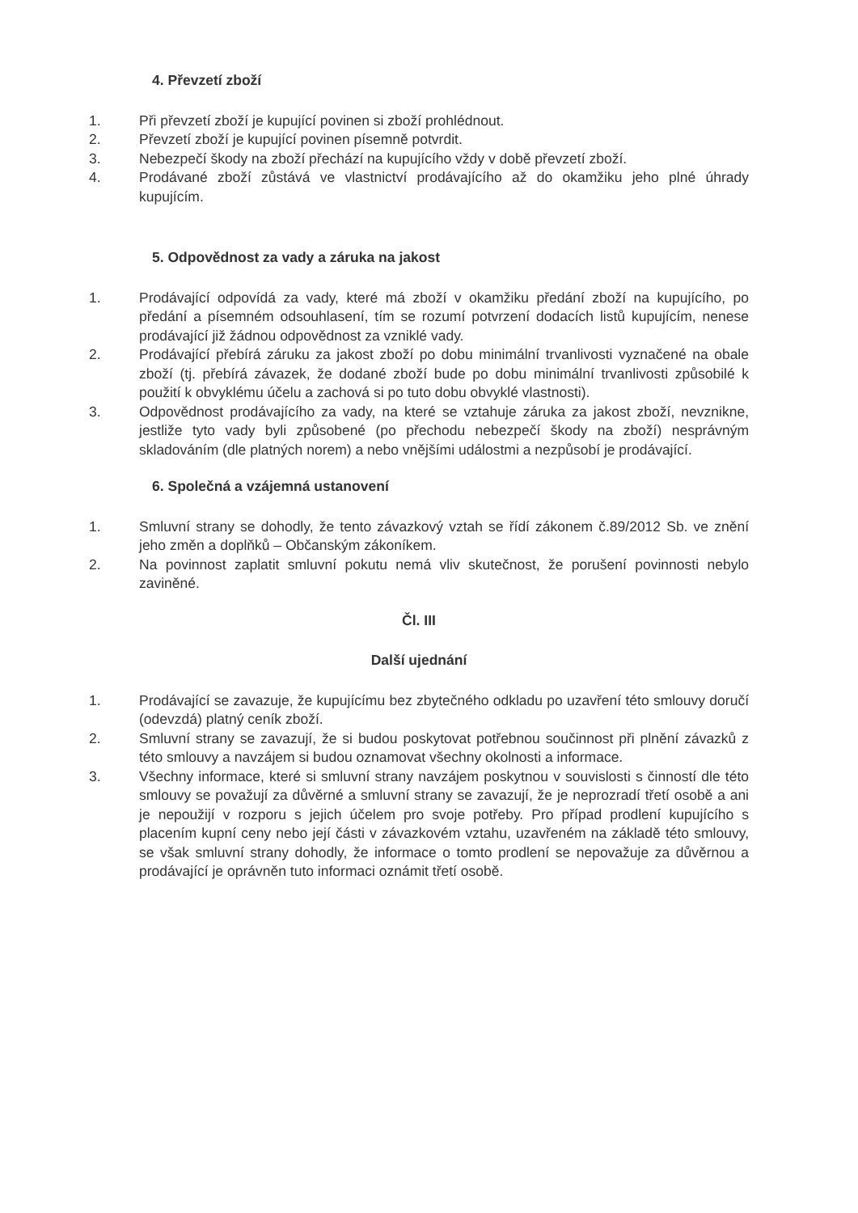4. Převzetí zboží
1. Při převzetí zboží je kupující povinen si zboží prohlédnout.
2. Převzetí zboží je kupující povinen písemně potvrdit.
3. Nebezpečí škody na zboží přechází na kupujícího vždy v době převzetí zboží.
4. Prodávané zboží zůstává ve vlastnictví prodávajícího až do okamžiku jeho plné úhrady kupujícím.
5. Odpovědnost za vady a záruka na jakost
1. Prodávající odpovídá za vady, které má zboží v okamžiku předání zboží na kupujícího, po předání a písemném odsouhlasení, tím se rozumí potvrzení dodacích listů kupujícím, nenese prodávající již žádnou odpovědnost za vzniklé vady.
2. Prodávající přebírá záruku za jakost zboží po dobu minimální trvanlivosti vyznačené na obale zboží (tj. přebírá závazek, že dodané zboží bude po dobu minimální trvanlivosti způsobilé k použití k obvyklému účelu a zachová si po tuto dobu obvyklé vlastnosti).
3. Odpovědnost prodávajícího za vady, na které se vztahuje záruka za jakost zboží, nevznikne, jestliže tyto vady byli způsobené (po přechodu nebezpečí škody na zboží) nesprávným skladováním (dle platných norem) a nebo vnějšími událostmi a nezpůsobí je prodávající.
6. Společná a vzájemná ustanovení
1. Smluvní strany se dohodly, že tento závazkový vztah se řídí zákonem č.89/2012 Sb. ve znění jeho změn a doplňků – Občanským zákoníkem.
2. Na povinnost zaplatit smluvní pokutu nemá vliv skutečnost, že porušení povinnosti nebylo zaviněné.
Čl. III
Další ujednání
1. Prodávající se zavazuje, že kupujícímu bez zbytečného odkladu po uzavření této smlouvy doručí (odevzdá) platný ceník zboží.
2. Smluvní strany se zavazují, že si budou poskytovat potřebnou součinnost při plnění závazků z této smlouvy a navzájem si budou oznamovat všechny okolnosti a informace.
3. Všechny informace, které si smluvní strany navzájem poskytnou v souvislosti s činností dle této smlouvy se považují za důvěrné a smluvní strany se zavazují, že je neprozradí třetí osobě a ani je nepoužijí v rozporu s jejich účelem pro svoje potřeby. Pro případ prodlení kupujícího s placením kupní ceny nebo její části v závazkovém vztahu, uzavřeném na základě této smlouvy, se však smluvní strany dohodly, že informace o tomto prodlení se nepovažuje za důvěrnou a prodávající je oprávněn tuto informaci oznámit třetí osobě.